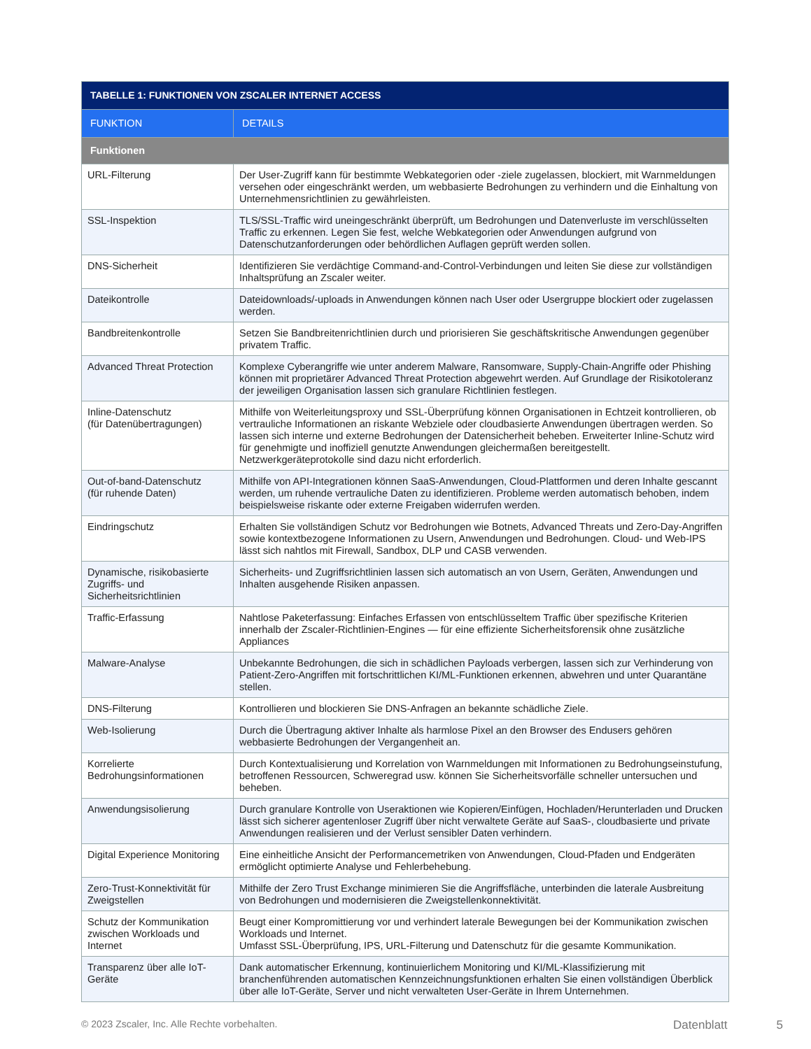| TABELLE 1: FUNKTIONEN VON ZSCALER INTERNET ACCESS | |
| --- | --- |
| FUNKTION | DETAILS |
| Funktionen | |
| URL-Filterung | Der User-Zugriff kann für bestimmte Webkategorien oder -ziele zugelassen, blockiert, mit Warnmeldungen versehen oder eingeschränkt werden, um webbasierte Bedrohungen zu verhindern und die Einhaltung von Unternehmensrichtlinien zu gewährleisten. |
| SSL-Inspektion | TLS/SSL-Traffic wird uneingeschränkt überprüft, um Bedrohungen und Datenverluste im verschlüsselten Traffic zu erkennen. Legen Sie fest, welche Webkategorien oder Anwendungen aufgrund von Datenschutzanforderungen oder behördlichen Auflagen geprüft werden sollen. |
| DNS-Sicherheit | Identifizieren Sie verdächtige Command-and-Control-Verbindungen und leiten Sie diese zur vollständigen Inhaltsprüfung an Zscaler weiter. |
| Dateikontrolle | Dateidownloads/-uploads in Anwendungen können nach User oder Usergruppe blockiert oder zugelassen werden. |
| Bandbreitenkontrolle | Setzen Sie Bandbreitenrichtlinien durch und priorisieren Sie geschäftskritische Anwendungen gegenüber privatem Traffic. |
| Advanced Threat Protection | Komplexe Cyberangriffe wie unter anderem Malware, Ransomware, Supply-Chain-Angriffe oder Phishing können mit proprietärer Advanced Threat Protection abgewehrt werden. Auf Grundlage der Risikotoleranz der jeweiligen Organisation lassen sich granulare Richtlinien festlegen. |
| Inline-Datenschutz (für Datenübertragungen) | Mithilfe von Weiterleitungsproxy und SSL-Überprüfung können Organisationen in Echtzeit kontrollieren, ob vertrauliche Informationen an riskante Webziele oder cloudbasierte Anwendungen übertragen werden. So lassen sich interne und externe Bedrohungen der Datensicherheit beheben. Erweiterter Inline-Schutz wird für genehmigte und inoffiziell genutzte Anwendungen gleichermaßen bereitgestellt. Netzwerkgeräteprotokolle sind dazu nicht erforderlich. |
| Out-of-band-Datenschutz (für ruhende Daten) | Mithilfe von API-Integrationen können SaaS-Anwendungen, Cloud-Plattformen und deren Inhalte gescannt werden, um ruhende vertrauliche Daten zu identifizieren. Probleme werden automatisch behoben, indem beispielsweise riskante oder externe Freigaben widerrufen werden. |
| Eindringschutz | Erhalten Sie vollständigen Schutz vor Bedrohungen wie Botnets, Advanced Threats und Zero-Day-Angriffen sowie kontextbezogene Informationen zu Usern, Anwendungen und Bedrohungen. Cloud- und Web-IPS lässt sich nahtlos mit Firewall, Sandbox, DLP und CASB verwenden. |
| Dynamische, risikobasierte Zugriffs- und Sicherheitsrichtlinien | Sicherheits- und Zugriffsrichtlinien lassen sich automatisch an von Usern, Geräten, Anwendungen und Inhalten ausgehende Risiken anpassen. |
| Traffic-Erfassung | Nahtlose Paketerfassung: Einfaches Erfassen von entschlüsseltem Traffic über spezifische Kriterien innerhalb der Zscaler-Richtlinien-Engines — für eine effiziente Sicherheitsforensik ohne zusätzliche Appliances |
| Malware-Analyse | Unbekannte Bedrohungen, die sich in schädlichen Payloads verbergen, lassen sich zur Verhinderung von Patient-Zero-Angriffen mit fortschrittlichen KI/ML-Funktionen erkennen, abwehren und unter Quarantäne stellen. |
| DNS-Filterung | Kontrollieren und blockieren Sie DNS-Anfragen an bekannte schädliche Ziele. |
| Web-Isolierung | Durch die Übertragung aktiver Inhalte als harmlose Pixel an den Browser des Endusers gehören webbasierte Bedrohungen der Vergangenheit an. |
| Korrelierte Bedrohungsinformationen | Durch Kontextualisierung und Korrelation von Warnmeldungen mit Informationen zu Bedrohungseinstufung, betroffenen Ressourcen, Schweregrad usw. können Sie Sicherheitsvorfälle schneller untersuchen und beheben. |
| Anwendungsisolierung | Durch granulare Kontrolle von Useraktionen wie Kopieren/Einfügen, Hochladen/Herunterladen und Drucken lässt sich sicherer agentenloser Zugriff über nicht verwaltete Geräte auf SaaS-, cloudbasierte und private Anwendungen realisieren und der Verlust sensibler Daten verhindern. |
| Digital Experience Monitoring | Eine einheitliche Ansicht der Performancemetriken von Anwendungen, Cloud-Pfaden und Endgeräten ermöglicht optimierte Analyse und Fehlerbehebung. |
| Zero-Trust-Konnektivität für Zweigstellen | Mithilfe der Zero Trust Exchange minimieren Sie die Angriffsfläche, unterbinden die laterale Ausbreitung von Bedrohungen und modernisieren die Zweigstellenkonnektivität. |
| Schutz der Kommunikation zwischen Workloads und Internet | Beugt einer Kompromittierung vor und verhindert laterale Bewegungen bei der Kommunikation zwischen Workloads und Internet. Umfasst SSL-Überprüfung, IPS, URL-Filterung und Datenschutz für die gesamte Kommunikation. |
| Transparenz über alle IoT-Geräte | Dank automatischer Erkennung, kontinuierlichem Monitoring und KI/ML-Klassifizierung mit branchenführenden automatischen Kennzeichnungsfunktionen erhalten Sie einen vollständigen Überblick über alle IoT-Geräte, Server und nicht verwalteten User-Geräte in Ihrem Unternehmen. |
© 2023 Zscaler, Inc. Alle Rechte vorbehalten. Datenblatt 5